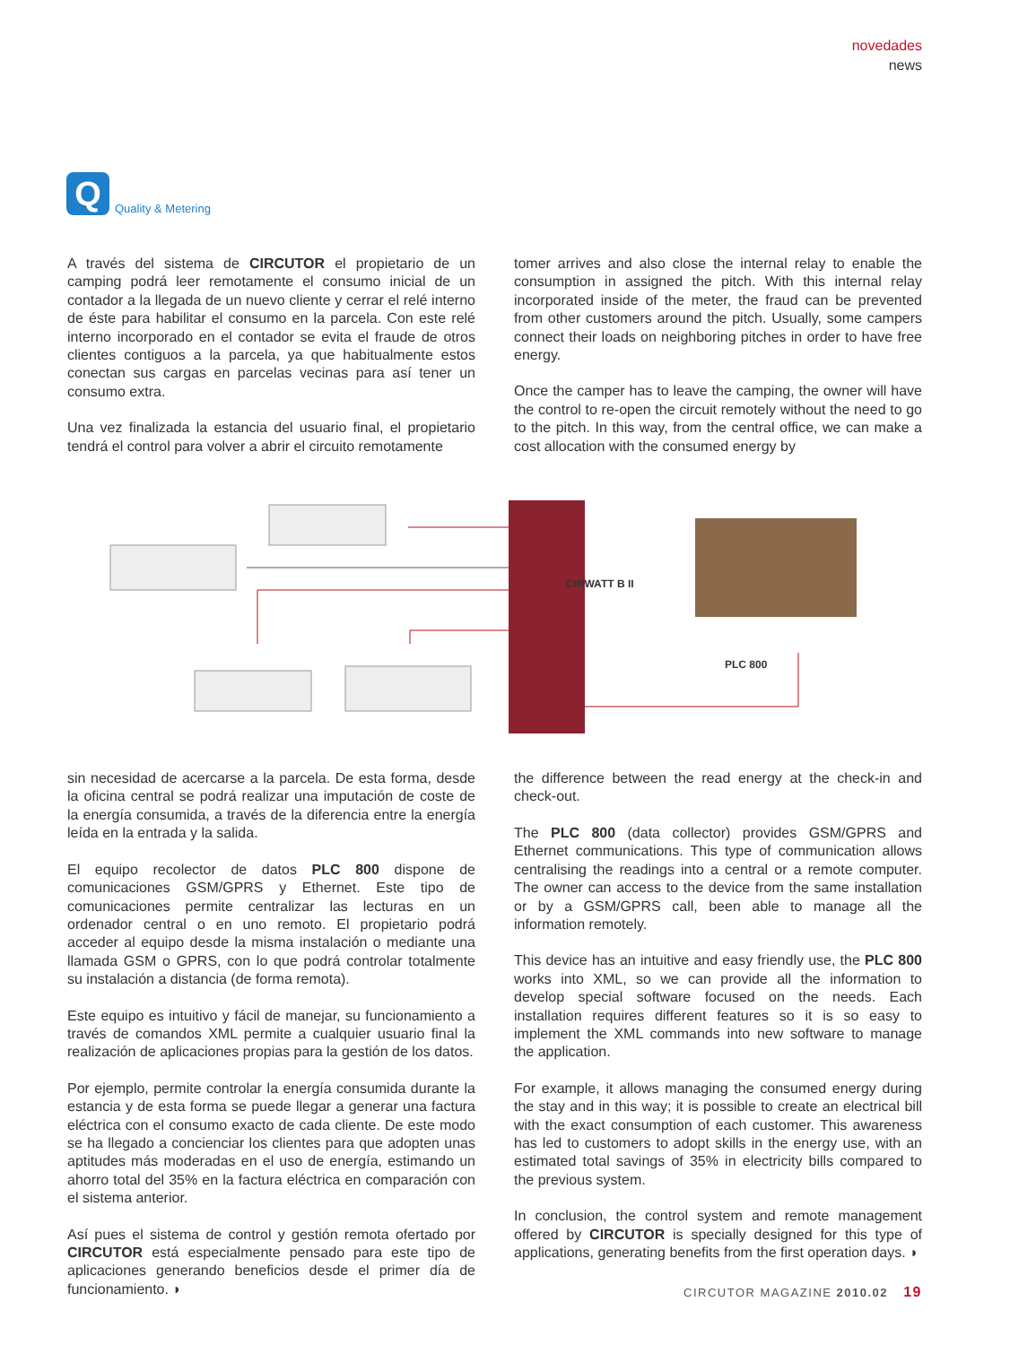Q
Quality & Metering
novedades
news
A través del sistema de CIRCUTOR el propietario de un camping podrá leer remotamente el consumo inicial de un contador a la llegada de un nuevo cliente y cerrar el relé interno de éste para habilitar el consumo en la parcela. Con este relé interno incorporado en el contador se evita el fraude de otros clientes contiguos a la parcela, ya que habitualmente estos conectan sus cargas en parcelas vecinas para así tener un consumo extra.
Una vez finalizada la estancia del usuario final, el propietario tendrá el control para volver a abrir el circuito remotamente
tomer arrives and also close the internal relay to enable the consumption in assigned the pitch. With this internal relay incorporated inside of the meter, the fraud can be prevented from other customers around the pitch. Usually, some campers connect their loads on neighboring pitches in order to have free energy.
Once the camper has to leave the camping, the owner will have the control to re-open the circuit remotely without the need to go to the pitch. In this way, from the central office, we can make a cost allocation with the consumed energy by
CIRWATT B II
PLC 800
sin necesidad de acercarse a la parcela. De esta forma, desde la oficina central se podrá realizar una imputación de coste de la energía consumida, a través de la diferencia entre la energía leída en la entrada y la salida.
El equipo recolector de datos PLC 800 dispone de comunicaciones GSM/GPRS y Ethernet. Este tipo de comunicaciones permite centralizar las lecturas en un ordenador central o en uno remoto. El propietario podrá acceder al equipo desde la misma instalación o mediante una llamada GSM o GPRS, con lo que podrá controlar totalmente su instalación a distancia (de forma remota).
Este equipo es intuitivo y fácil de manejar, su funcionamiento a través de comandos XML permite a cualquier usuario final la realización de aplicaciones propias para la gestión de los datos.
Por ejemplo, permite controlar la energía consumida durante la estancia y de esta forma se puede llegar a generar una factura eléctrica con el consumo exacto de cada cliente. De este modo se ha llegado a concienciar los clientes para que adopten unas aptitudes más moderadas en el uso de energía, estimando un ahorro total del 35% en la factura eléctrica en comparación con el sistema anterior.
Así pues el sistema de control y gestión remota ofertado por CIRCUTOR está especialmente pensado para este tipo de aplicaciones generando beneficios desde el primer día de funcionamiento. ◗
the difference between the read energy at the check-in and check-out.
The PLC 800 (data collector) provides GSM/GPRS and Ethernet communications. This type of communication allows centralising the readings into a central or a remote computer. The owner can access to the device from the same installation or by a GSM/GPRS call, been able to manage all the information remotely.
This device has an intuitive and easy friendly use, the PLC 800 works into XML, so we can provide all the information to develop special software focused on the needs. Each installation requires different features so it is so easy to implement the XML commands into new software to manage the application.
For example, it allows managing the consumed energy during the stay and in this way; it is possible to create an electrical bill with the exact consumption of each customer. This awareness has led to customers to adopt skills in the energy use, with an estimated total savings of 35% in electricity bills compared to the previous system.
In conclusion, the control system and remote management offered by CIRCUTOR is specially designed for this type of applications, generating benefits from the first operation days. ◗
CIRCUTOR MAGAZINE 2010.02 19